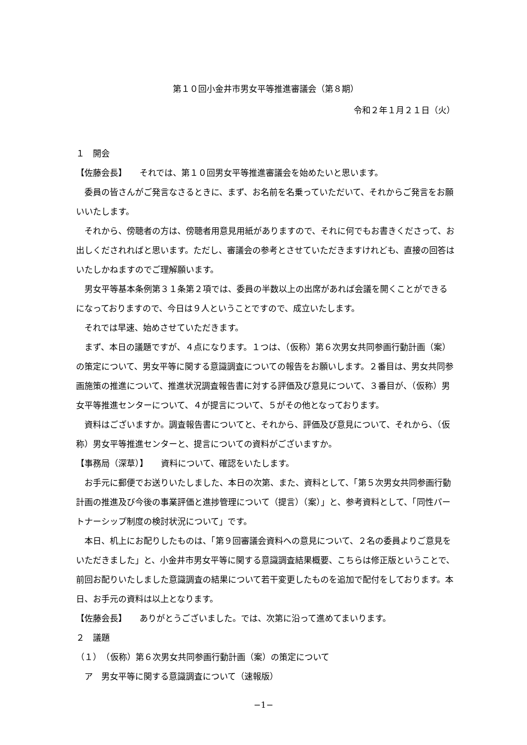第１０回小金井市男女平等推進審議会（第８期）
令和２年１月２１日（火）
１　開会
【佐藤会長】　　それでは、第１０回男女平等推進審議会を始めたいと思います。
委員の皆さんがご発言なさるときに、まず、お名前を名乗っていただいて、それからご発言をお願いいたします。
それから、傍聴者の方は、傍聴者用意見用紙がありますので、それに何でもお書きくださって、お出しくだされればと思います。ただし、審議会の参考とさせていただきますけれども、直接の回答はいたしかねますのでご理解願います。
男女平等基本条例第３１条第２項では、委員の半数以上の出席があれば会議を開くことができるになっておりますので、今日は９人ということですので、成立いたします。
それでは早速、始めさせていただきます。
まず、本日の議題ですが、４点になります。１つは、（仮称）第６次男女共同参画行動計画（案）の策定について、男女平等に関する意識調査についての報告をお願いします。２番目は、男女共同参画施策の推進について、推進状況調査報告書に対する評価及び意見について、３番目が、（仮称）男女平等推進センターについて、４が提言について、５がその他となっております。
資料はございますか。調査報告書についてと、それから、評価及び意見について、それから、（仮称）男女平等推進センターと、提言についての資料がございますか。
【事務局（深草）】　　資料について、確認をいたします。
お手元に郵便でお送りいたしました、本日の次第、また、資料として、「第５次男女共同参画行動計画の推進及び今後の事業評価と進捗管理について（提言）（案）」と、参考資料として、「同性パートナーシップ制度の検討状況について」です。
本日、机上にお配りしたものは、「第９回審議会資料への意見について、２名の委員よりご意見をいただきました」と、小金井市男女平等に関する意識調査結果概要、こちらは修正版ということで、前回お配りいたしました意識調査の結果について若干変更したものを追加で配付をしております。本日、お手元の資料は以上となります。
【佐藤会長】　　ありがとうございました。では、次第に沿って進めてまいります。
２　議題
（１）　（仮称）第６次男女共同参画行動計画（案）の策定について
ア　男女平等に関する意識調査について（速報版）
−1−